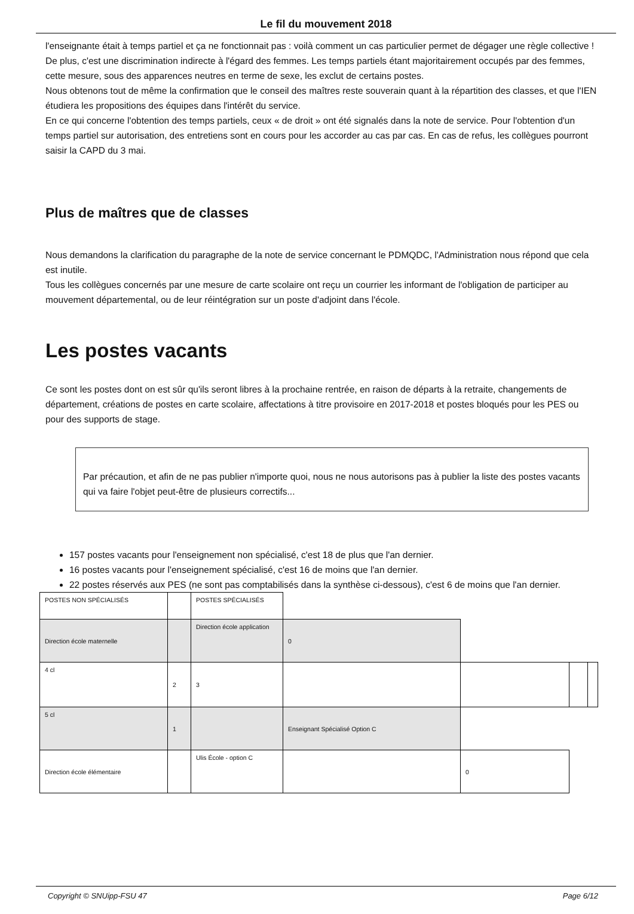Le fil du mouvement 2018
l'enseignante était à temps partiel et ça ne fonctionnait pas : voilà comment un cas particulier permet de dégager une règle collective !
De plus, c'est une discrimination indirecte à l'égard des femmes. Les temps partiels étant majoritairement occupés par des femmes, cette mesure, sous des apparences neutres en terme de sexe, les exclut de certains postes.
Nous obtenons tout de même la confirmation que le conseil des maîtres reste souverain quant à la répartition des classes, et que l'IEN étudiera les propositions des équipes dans l'intérêt du service.
En ce qui concerne l'obtention des temps partiels, ceux « de droit » ont été signalés dans la note de service. Pour l'obtention d'un temps partiel sur autorisation, des entretiens sont en cours pour les accorder au cas par cas. En cas de refus, les collègues pourront saisir la CAPD du 3 mai.
Plus de maîtres que de classes
Nous demandons la clarification du paragraphe de la note de service concernant le PDMQDC, l'Administration nous répond que cela est inutile.
Tous les collègues concernés par une mesure de carte scolaire ont reçu un courrier les informant de l'obligation de participer au mouvement départemental, ou de leur réintégration sur un poste d'adjoint dans l'école.
Les postes vacants
Ce sont les postes dont on est sûr qu'ils seront libres à la prochaine rentrée, en raison de départs à la retraite, changements de département, créations de postes en carte scolaire, affectations à titre provisoire en 2017-2018 et postes bloqués pour les PES ou pour des supports de stage.
Par précaution, et afin de ne pas publier n'importe quoi, nous ne nous autorisons pas à publier la liste des postes vacants qui va faire l'objet peut-être de plusieurs correctifs...
157 postes vacants pour l'enseignement non spécialisé, c'est 18 de plus que l'an dernier.
16 postes vacants pour l'enseignement spécialisé, c'est 16 de moins que l'an dernier.
22 postes réservés aux PES (ne sont pas comptabilisés dans la synthèse ci-dessous), c'est 6 de moins que l'an dernier.
| POSTES NON SPÉCIALISÉS | | POSTES SPÉCIALISÉS | | | | |
| Direction école maternelle | | Direction école application | 0 | | | |
| 4 cl | 2 | 3 | | | | |
| 5 cl | 1 | | Enseignant Spécialisé Option C | | | |
| Direction école élémentaire | | Ulis École - option C | | 0 | | |
Copyright © SNUipp-FSU 47 Page 6/12